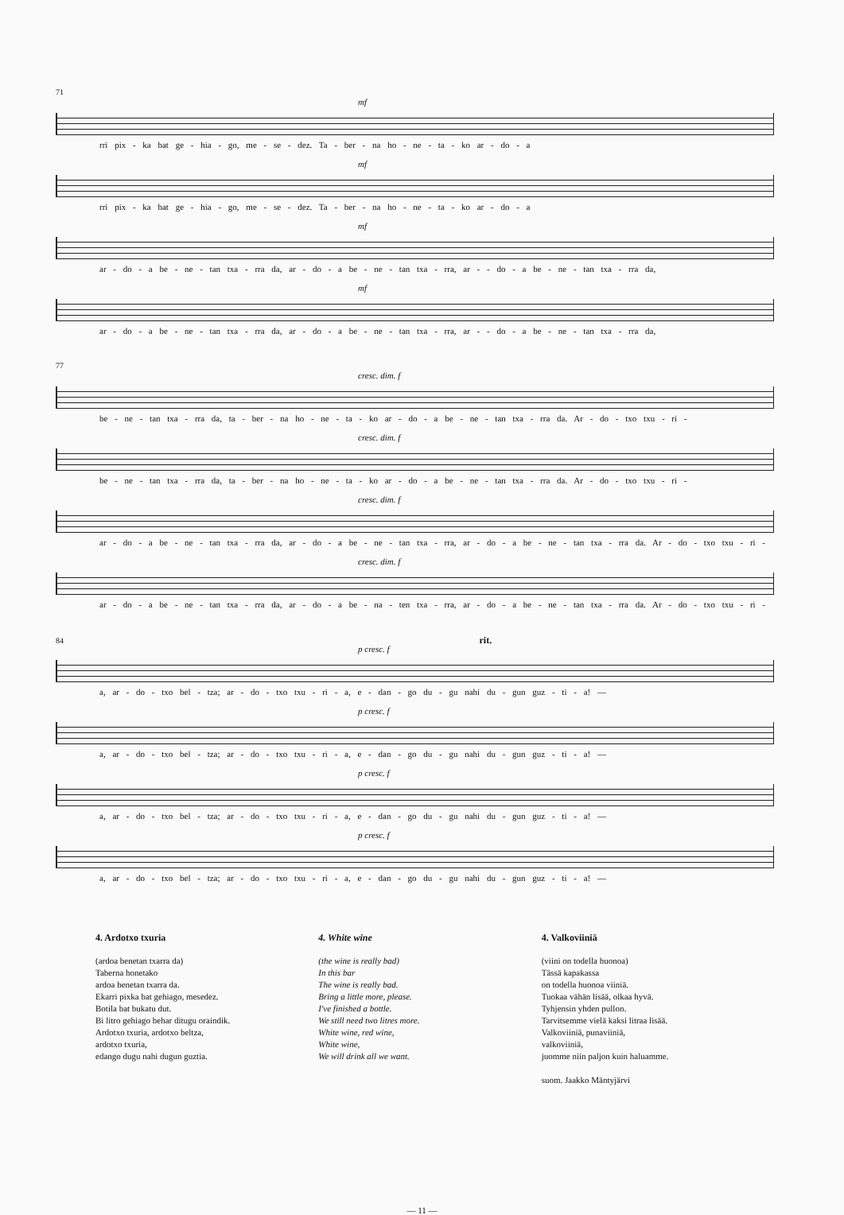71
mf
rri pix - ka bat ge - hia - go, me - se - dez. Ta - ber - na ho - ne - ta - ko ar - do - a
mf
rri pix - ka bat ge - hia - go, me - se - dez. Ta - ber - na ho - ne - ta - ko ar - do - a
mf
ar - do - a be - ne - tan txa - rra da, ar - do - a be - ne - tan txa - rra, ar - - do - a be - ne - tan txa - rra da,
mf
ar - do - a be - ne - tan txa - rra da, ar - do - a be - ne - tan txa - rra, ar - - do - a be - ne - tan txa - rra da,
77
cresc. dim. f
be - ne - tan txa - rra da, ta - ber - na ho - ne - ta - ko ar - do - a be - ne - tan txa - rra da. Ar - do - txo txu - ri -
cresc. dim. f
be - ne - tan txa - rra da, ta - ber - na ho - ne - ta - ko ar - do - a be - ne - tan txa - rra da. Ar - do - txo txu - ri -
cresc. dim. f
ar - do - a be - ne - tan txa - rra da, ar - do - a be - ne - tan txa - rra, ar - do - a be - ne - tan txa - rra da. Ar - do - txo txu - ri -
cresc. dim. f
ar - do - a be - ne - tan txa - rra da, ar - do - a be - na - ten txa - rra, ar - do - a be - ne - tan txa - rra da. Ar - do - txo txu - ri -
84 rit.
p cresc. f
a, ar - do - txo bel - tza; ar - do - txo txu - ri - a, e - dan - go du - gu nahi du - gun guz - ti - a! —
p cresc. f
a, ar - do - txo bel - tza; ar - do - txo txu - ri - a, e - dan - go du - gu nahi du - gun guz - ti - a! —
p cresc. f
a, ar - do - txo bel - tza; ar - do - txo txu - ri - a, e - dan - go du - gu nahi du - gun guz - ti - a! —
p cresc. f
a, ar - do - txo bel - tza; ar - do - txo txu - ri - a, e - dan - go du - gu nahi du - gun guz - ti - a! —
4. Ardotxo txuria
(ardoa benetan txarra da)
Taberna honetako
ardoa benetan txarra da.
Ekarri pixka bat gehiago, mesedez.
Botila bat bukatu dut.
Bi litro gehiago behar ditugu oraindik.
Ardotxo txuria, ardotxo beltza,
ardotxo txuria,
edango dugu nahi dugun guztia.
4. White wine
(the wine is really bad)
In this bar
The wine is really bad.
Bring a little more, please.
I've finished a bottle.
We still need two litres more.
White wine, red wine,
White wine,
We will drink all we want.
4. Valkoviiniä
(viini on todella huonoa)
Tässä kapakassa
on todella huonoa viiniä.
Tuokaa vähän lisää, olkaa hyvä.
Tyhjensin yhden pullon.
Tarvitsemme vielä kaksi litraa lisää.
Valkoviiniä, punaviiniä,
valkoviiniä,
juomme niin paljon kuin haluamme.
suom. Jaakko Mäntyjärvi
— 11 —